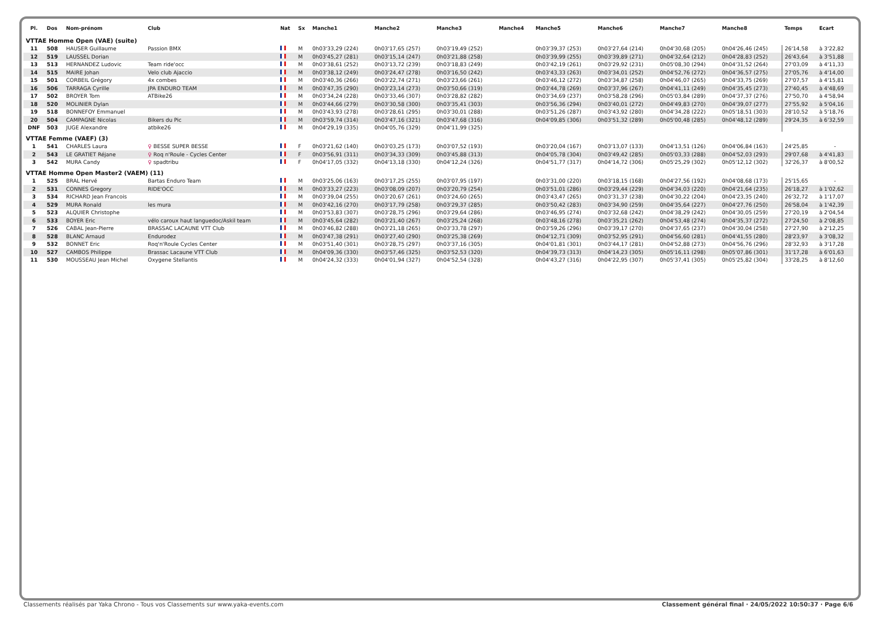| Pl. | Dos | Nom-prénom | Club | Nat | Sx | Manche1 | Manche2 | Manche3 | Manche4 | Manche5 | Manche6 | Manche7 | Manche8 | Temps | Ecart |
| --- | --- | --- | --- | --- | --- | --- | --- | --- | --- | --- | --- | --- | --- | --- | --- |
| VTTAE Homme Open (VAE) (suite) | | | | | | | | | | | | | | | |
| 11 | 508 | HAUSER Guillaume | Passion BMX | | M | 0h03'33,29 (224) | 0h03'17,65 (257) | 0h03'19,49 (252) | | 0h03'39,37 (253) | 0h03'27,64 (214) | 0h04'30,68 (205) | 0h04'26,46 (245) | 26'14,58 | à 3'22,82 |
| 12 | 519 | LAUSSEL Dorian | | | M | 0h03'45,27 (281) | 0h03'15,14 (247) | 0h03'21,88 (258) | | 0h03'39,99 (255) | 0h03'39,89 (271) | 0h04'32,64 (212) | 0h04'28,83 (252) | 26'43,64 | à 3'51,88 |
| 13 | 513 | HERNANDEZ Ludovic | Team ride'occ | | M | 0h03'38,61 (252) | 0h03'13,72 (239) | 0h03'18,83 (249) | | 0h03'42,19 (261) | 0h03'29,92 (231) | 0h05'08,30 (294) | 0h04'31,52 (264) | 27'03,09 | à 4'11,33 |
| 14 | 515 | MAIRE Johan | Velo club Ajaccio | | M | 0h03'38,12 (249) | 0h03'24,47 (278) | 0h03'16,50 (242) | | 0h03'43,33 (263) | 0h03'34,01 (252) | 0h04'52,76 (272) | 0h04'36,57 (275) | 27'05,76 | à 4'14,00 |
| 15 | 501 | CORBEIL Grégory | 4x combes | | M | 0h03'40,36 (266) | 0h03'22,74 (271) | 0h03'23,66 (261) | | 0h03'46,12 (272) | 0h03'34,87 (258) | 0h04'46,07 (265) | 0h04'33,75 (269) | 27'07,57 | à 4'15,81 |
| 16 | 506 | TARRAGA Cyrille | JPA ENDURO TEAM | | M | 0h03'47,35 (290) | 0h03'23,14 (273) | 0h03'50,66 (319) | | 0h03'44,78 (269) | 0h03'37,96 (267) | 0h04'41,11 (249) | 0h04'35,45 (273) | 27'40,45 | à 4'48,69 |
| 17 | 502 | BROYER Tom | ATBike26 | | M | 0h03'34,24 (228) | 0h03'33,46 (307) | 0h03'28,82 (282) | | 0h03'34,69 (237) | 0h03'58,28 (296) | 0h05'03,84 (289) | 0h04'37,37 (276) | 27'50,70 | à 4'58,94 |
| 18 | 520 | MOLINIER Dylan | | | M | 0h03'44,66 (279) | 0h03'30,58 (300) | 0h03'35,41 (303) | | 0h03'56,36 (294) | 0h03'40,01 (272) | 0h04'49,83 (270) | 0h04'39,07 (277) | 27'55,92 | à 5'04,16 |
| 19 | 518 | BONNEFOY Emmanuel | | | M | 0h03'43,93 (278) | 0h03'28,61 (295) | 0h03'30,01 (288) | | 0h03'51,26 (287) | 0h03'43,92 (280) | 0h04'34,28 (222) | 0h05'18,51 (303) | 28'10,52 | à 5'18,76 |
| 20 | 504 | CAMPAGNE Nicolas | Bikers du Pic | | M | 0h03'59,74 (314) | 0h03'47,16 (321) | 0h03'47,68 (316) | | 0h04'09,85 (306) | 0h03'51,32 (289) | 0h05'00,48 (285) | 0h04'48,12 (289) | 29'24,35 | à 6'32,59 |
| DNF | 503 | JUGE Alexandre | atbike26 | | M | 0h04'29,19 (335) | 0h04'05,76 (329) | 0h04'11,99 (325) | | | | | | | |
| VTTAE Femme (VAEF) (3) | | | | | | | | | | | | | | | |
| 1 | 541 | CHARLES Laura | ♀ BESSE SUPER BESSE | | F | 0h03'21,62 (140) | 0h03'03,25 (173) | 0h03'07,52 (193) | | 0h03'20,04 (167) | 0h03'13,07 (133) | 0h04'13,51 (126) | 0h04'06,84 (163) | 24'25,85 | - |
| 2 | 543 | LE GRATIET Réjane | ♀ Roq n'Roule - Cycles Center | | F | 0h03'56,91 (311) | 0h03'34,33 (309) | 0h03'45,88 (313) | | 0h04'05,78 (304) | 0h03'49,42 (285) | 0h05'03,33 (288) | 0h04'52,03 (293) | 29'07,68 | à 4'41,83 |
| 3 | 542 | MURA Candy | ♀ spadtribu | | F | 0h04'17,05 (332) | 0h04'13,18 (330) | 0h04'12,24 (326) | | 0h04'51,77 (317) | 0h04'14,72 (306) | 0h05'25,29 (302) | 0h05'12,12 (302) | 32'26,37 | à 8'00,52 |
| VTTAE Homme Open Master2 (VAEM) (11) | | | | | | | | | | | | | | | |
| 1 | 525 | BRAL Hervé | Bartas Enduro Team | | M | 0h03'25,06 (163) | 0h03'17,25 (255) | 0h03'07,95 (197) | | 0h03'31,00 (220) | 0h03'18,15 (168) | 0h04'27,56 (192) | 0h04'08,68 (173) | 25'15,65 | - |
| 2 | 531 | CONNES Gregory | RIDE'OCC | | M | 0h03'33,27 (223) | 0h03'08,09 (207) | 0h03'20,79 (254) | | 0h03'51,01 (286) | 0h03'29,44 (229) | 0h04'34,03 (220) | 0h04'21,64 (235) | 26'18,27 | à 1'02,62 |
| 3 | 534 | RICHARD Jean Francois | | | M | 0h03'39,04 (255) | 0h03'20,67 (261) | 0h03'24,60 (265) | | 0h03'43,47 (265) | 0h03'31,37 (238) | 0h04'30,22 (204) | 0h04'23,35 (240) | 26'32,72 | à 1'17,07 |
| 4 | 529 | MURA Ronald | les mura | | M | 0h03'42,16 (270) | 0h03'17,79 (258) | 0h03'29,37 (285) | | 0h03'50,42 (283) | 0h03'34,90 (259) | 0h04'35,64 (227) | 0h04'27,76 (250) | 26'58,04 | à 1'42,39 |
| 5 | 523 | ALQUIER Christophe | | | M | 0h03'53,83 (307) | 0h03'28,75 (296) | 0h03'29,64 (286) | | 0h03'46,95 (274) | 0h03'32,68 (242) | 0h04'38,29 (242) | 0h04'30,05 (259) | 27'20,19 | à 2'04,54 |
| 6 | 533 | BOYER Eric | vélo caroux haut languedoc/Askil team | | M | 0h03'45,64 (282) | 0h03'21,40 (267) | 0h03'25,24 (268) | | 0h03'48,16 (278) | 0h03'35,21 (262) | 0h04'53,48 (274) | 0h04'35,37 (272) | 27'24,50 | à 2'08,85 |
| 7 | 526 | CABAL Jean-Pierre | BRASSAC LACAUNE VTT Club | | M | 0h03'46,82 (288) | 0h03'21,18 (265) | 0h03'33,78 (297) | | 0h03'59,26 (296) | 0h03'39,17 (270) | 0h04'37,65 (237) | 0h04'30,04 (258) | 27'27,90 | à 2'12,25 |
| 8 | 528 | BLANC Arnaud | Endurodez | | M | 0h03'47,38 (291) | 0h03'27,40 (290) | 0h03'25,38 (269) | | 0h04'12,71 (309) | 0h03'52,95 (291) | 0h04'56,60 (281) | 0h04'41,55 (280) | 28'23,97 | à 3'08,32 |
| 9 | 532 | BONNET Eric | Roq'n'Roule Cycles Center | | M | 0h03'51,40 (301) | 0h03'28,75 (297) | 0h03'37,16 (305) | | 0h04'01,81 (301) | 0h03'44,17 (281) | 0h04'52,88 (273) | 0h04'56,76 (296) | 28'32,93 | à 3'17,28 |
| 10 | 527 | CAMBOS Philippe | Brassac Lacaune VTT Club | | M | 0h04'09,36 (330) | 0h03'57,46 (325) | 0h03'52,53 (320) | | 0h04'39,73 (313) | 0h04'14,23 (305) | 0h05'16,11 (298) | 0h05'07,86 (301) | 31'17,28 | à 6'01,63 |
| 11 | 530 | MOUSSEAU Jean Michel | Oxygene Stellantis | | M | 0h04'24,32 (333) | 0h04'01,94 (327) | 0h04'52,54 (328) | | 0h04'43,27 (316) | 0h04'22,95 (307) | 0h05'37,41 (305) | 0h05'25,82 (304) | 33'28,25 | à 8'12,60 |
Classements réalisés par Yaka Chrono - Tous vos Classements sur www.yaka-events.com Classement général final · 24/05/2022 10:50:37 · Page 6/6